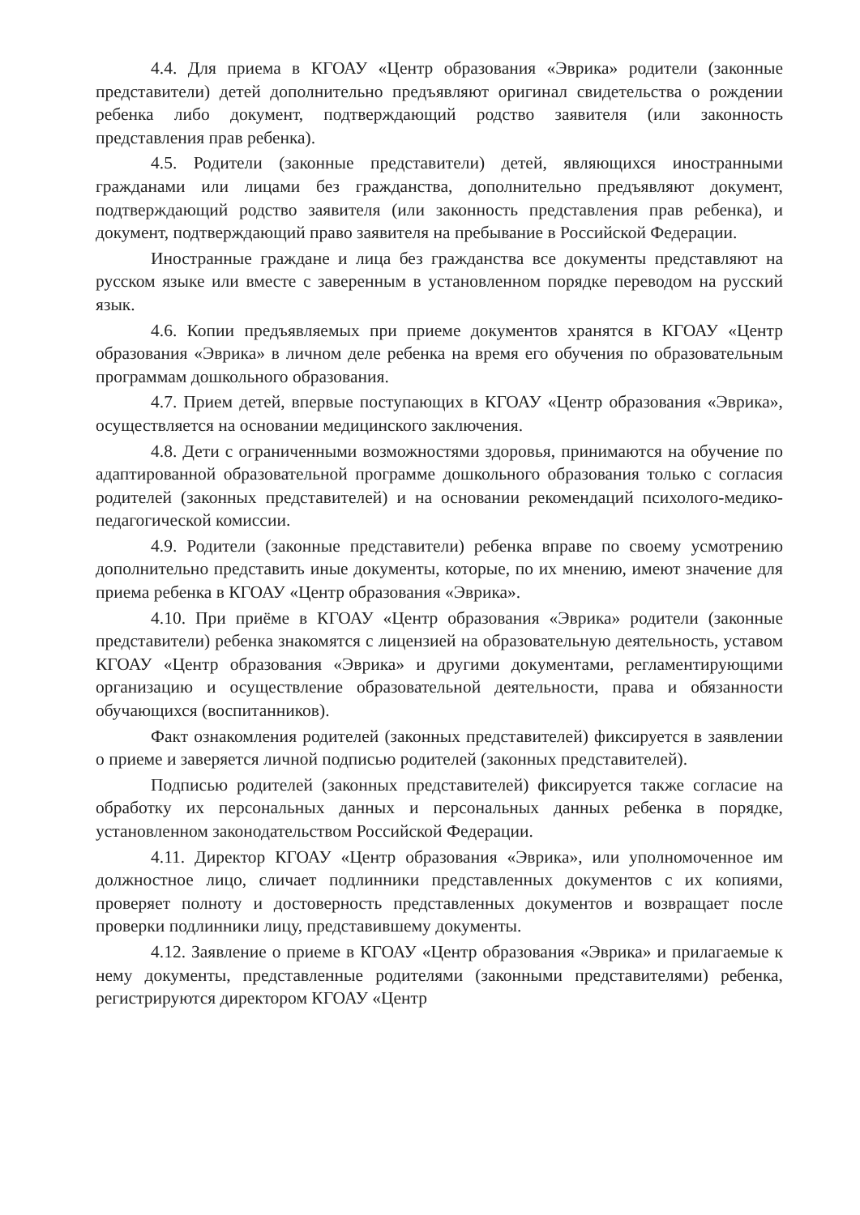4.4. Для приема в КГОАУ «Центр образования «Эврика» родители (законные представители) детей дополнительно предъявляют оригинал свидетельства о рождении ребенка либо документ, подтверждающий родство заявителя (или законность представления прав ребенка).
4.5. Родители (законные представители) детей, являющихся иностранными гражданами или лицами без гражданства, дополнительно предъявляют документ, подтверждающий родство заявителя (или законность представления прав ребенка), и документ, подтверждающий право заявителя на пребывание в Российской Федерации.
Иностранные граждане и лица без гражданства все документы представляют на русском языке или вместе с заверенным в установленном порядке переводом на русский язык.
4.6. Копии предъявляемых при приеме документов хранятся в КГОАУ «Центр образования «Эврика» в личном деле ребенка на время его обучения по образовательным программам дошкольного образования.
4.7. Прием детей, впервые поступающих в КГОАУ «Центр образования «Эврика», осуществляется на основании медицинского заключения.
4.8. Дети с ограниченными возможностями здоровья, принимаются на обучение по адаптированной образовательной программе дошкольного образования только с согласия родителей (законных представителей) и на основании рекомендаций психолого-медико-педагогической комиссии.
4.9. Родители (законные представители) ребенка вправе по своему усмотрению дополнительно представить иные документы, которые, по их мнению, имеют значение для приема ребенка в КГОАУ «Центр образования «Эврика».
4.10. При приёме в КГОАУ «Центр образования «Эврика» родители (законные представители) ребенка знакомятся с лицензией на образовательную деятельность, уставом КГОАУ «Центр образования «Эврика» и другими документами, регламентирующими организацию и осуществление образовательной деятельности, права и обязанности обучающихся (воспитанников).
Факт ознакомления родителей (законных представителей) фиксируется в заявлении о приеме и заверяется личной подписью родителей (законных представителей).
Подписью родителей (законных представителей) фиксируется также согласие на обработку их персональных данных и персональных данных ребенка в порядке, установленном законодательством Российской Федерации.
4.11. Директор КГОАУ «Центр образования «Эврика», или уполномоченное им должностное лицо, сличает подлинники представленных документов с их копиями, проверяет полноту и достоверность представленных документов и возвращает после проверки подлинники лицу, представившему документы.
4.12. Заявление о приеме в КГОАУ «Центр образования «Эврика» и прилагаемые к нему документы, представленные родителями (законными представителями) ребенка, регистрируются директором КГОАУ «Центр